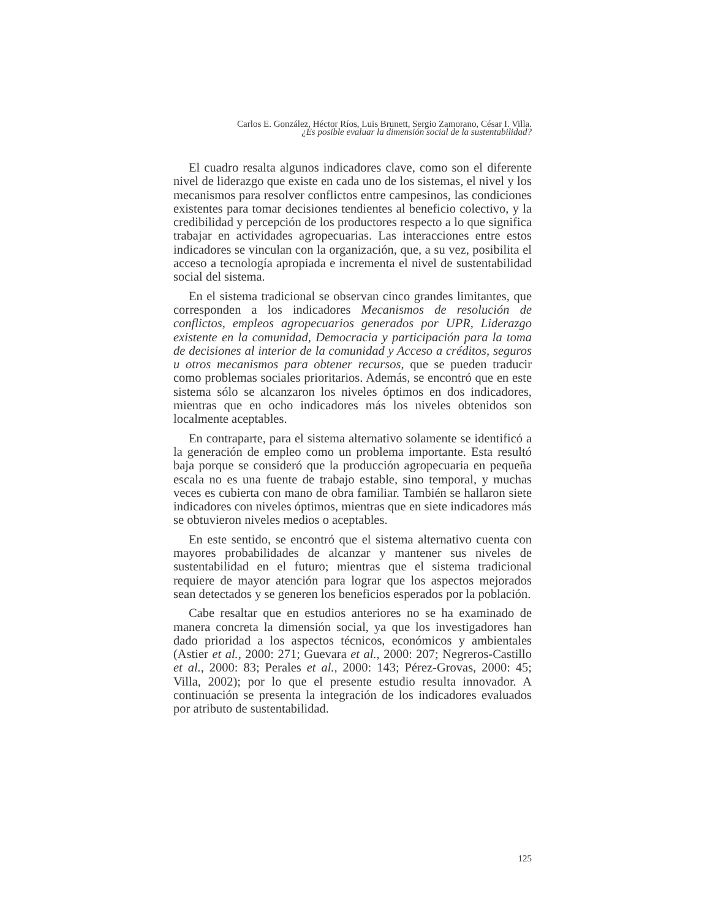Carlos E. González, Héctor Ríos, Luis Brunett, Sergio Zamorano, César I. Villa.
¿Es posible evaluar la dimensión social de la sustentabilidad?
El cuadro resalta algunos indicadores clave, como son el diferente nivel de liderazgo que existe en cada uno de los sistemas, el nivel y los mecanismos para resolver conflictos entre campesinos, las condiciones existentes para tomar decisiones tendientes al beneficio colectivo, y la credibilidad y percepción de los productores respecto a lo que significa trabajar en actividades agropecuarias. Las interacciones entre estos indicadores se vinculan con la organización, que, a su vez, posibilita el acceso a tecnología apropiada e incrementa el nivel de sustentabilidad social del sistema.
En el sistema tradicional se observan cinco grandes limitantes, que corresponden a los indicadores Mecanismos de resolución de conflictos, empleos agropecuarios generados por UPR, Liderazgo existente en la comunidad, Democracia y participación para la toma de decisiones al interior de la comunidad y Acceso a créditos, seguros u otros mecanismos para obtener recursos, que se pueden traducir como problemas sociales prioritarios. Además, se encontró que en este sistema sólo se alcanzaron los niveles óptimos en dos indicadores, mientras que en ocho indicadores más los niveles obtenidos son localmente aceptables.
En contraparte, para el sistema alternativo solamente se identificó a la generación de empleo como un problema importante. Esta resultó baja porque se consideró que la producción agropecuaria en pequeña escala no es una fuente de trabajo estable, sino temporal, y muchas veces es cubierta con mano de obra familiar. También se hallaron siete indicadores con niveles óptimos, mientras que en siete indicadores más se obtuvieron niveles medios o aceptables.
En este sentido, se encontró que el sistema alternativo cuenta con mayores probabilidades de alcanzar y mantener sus niveles de sustentabilidad en el futuro; mientras que el sistema tradicional requiere de mayor atención para lograr que los aspectos mejorados sean detectados y se generen los beneficios esperados por la población.
Cabe resaltar que en estudios anteriores no se ha examinado de manera concreta la dimensión social, ya que los investigadores han dado prioridad a los aspectos técnicos, económicos y ambientales (Astier et al., 2000: 271; Guevara et al., 2000: 207; Negreros-Castillo et al., 2000: 83; Perales et al., 2000: 143; Pérez-Grovas, 2000: 45; Villa, 2002); por lo que el presente estudio resulta innovador. A continuación se presenta la integración de los indicadores evaluados por atributo de sustentabilidad.
125